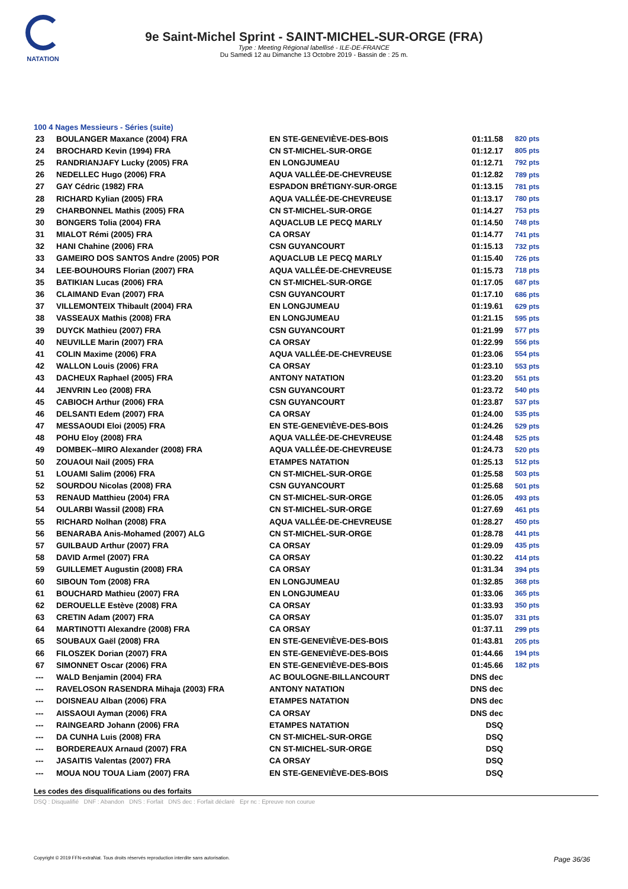NATATION
9e Saint-Michel Sprint - SAINT-MICHEL-SUR-ORGE (FRA)
Type : Meeting Régional labellisé - ILE-DE-FRANCE
Du Samedi 12 au Dimanche 13 Octobre 2019 - Bassin de : 25 m.
100 4 Nages Messieurs - Séries (suite)
| 23 | BOULANGER Maxance (2004) FRA | EN STE-GENEVIÈVE-DES-BOIS | 01:11.58 | 820 pts |
| 24 | BROCHARD Kevin (1994) FRA | CN ST-MICHEL-SUR-ORGE | 01:12.17 | 805 pts |
| 25 | RANDRIANJAFY Lucky (2005) FRA | EN LONGJUMEAU | 01:12.71 | 792 pts |
| 26 | NEDELLEC Hugo (2006) FRA | AQUA VALLÉE-DE-CHEVREUSE | 01:12.82 | 789 pts |
| 27 | GAY Cédric (1982) FRA | ESPADON BRÉTIGNY-SUR-ORGE | 01:13.15 | 781 pts |
| 28 | RICHARD Kylian (2005) FRA | AQUA VALLÉE-DE-CHEVREUSE | 01:13.17 | 780 pts |
| 29 | CHARBONNEL Mathis (2005) FRA | CN ST-MICHEL-SUR-ORGE | 01:14.27 | 753 pts |
| 30 | BONGERS Tolia (2004) FRA | AQUACLUB LE PECQ MARLY | 01:14.50 | 748 pts |
| 31 | MIALOT Rémi (2005) FRA | CA ORSAY | 01:14.77 | 741 pts |
| 32 | HANI Chahine (2006) FRA | CSN GUYANCOURT | 01:15.13 | 732 pts |
| 33 | GAMEIRO DOS SANTOS Andre (2005) POR | AQUACLUB LE PECQ MARLY | 01:15.40 | 726 pts |
| 34 | LEE-BOUHOURS Florian (2007) FRA | AQUA VALLÉE-DE-CHEVREUSE | 01:15.73 | 718 pts |
| 35 | BATIKIAN Lucas (2006) FRA | CN ST-MICHEL-SUR-ORGE | 01:17.05 | 687 pts |
| 36 | CLAIMAND Evan (2007) FRA | CSN GUYANCOURT | 01:17.10 | 686 pts |
| 37 | VILLEMONTEIX Thibault (2004) FRA | EN LONGJUMEAU | 01:19.61 | 629 pts |
| 38 | VASSEAUX Mathis (2008) FRA | EN LONGJUMEAU | 01:21.15 | 595 pts |
| 39 | DUYCK Mathieu (2007) FRA | CSN GUYANCOURT | 01:21.99 | 577 pts |
| 40 | NEUVILLE Marin (2007) FRA | CA ORSAY | 01:22.99 | 556 pts |
| 41 | COLIN Maxime (2006) FRA | AQUA VALLÉE-DE-CHEVREUSE | 01:23.06 | 554 pts |
| 42 | WALLON Louis (2006) FRA | CA ORSAY | 01:23.10 | 553 pts |
| 43 | DACHEUX Raphael (2005) FRA | ANTONY NATATION | 01:23.20 | 551 pts |
| 44 | JENVRIN Leo (2008) FRA | CSN GUYANCOURT | 01:23.72 | 540 pts |
| 45 | CABIOCH Arthur (2006) FRA | CSN GUYANCOURT | 01:23.87 | 537 pts |
| 46 | DELSANTI Edem (2007) FRA | CA ORSAY | 01:24.00 | 535 pts |
| 47 | MESSAOUDI Eloi (2005) FRA | EN STE-GENEVIÈVE-DES-BOIS | 01:24.26 | 529 pts |
| 48 | POHU Eloy (2008) FRA | AQUA VALLÉE-DE-CHEVREUSE | 01:24.48 | 525 pts |
| 49 | DOMBEK--MIRO Alexander (2008) FRA | AQUA VALLÉE-DE-CHEVREUSE | 01:24.73 | 520 pts |
| 50 | ZOUAOUI Nail (2005) FRA | ETAMPES NATATION | 01:25.13 | 512 pts |
| 51 | LOUAMI Salim (2006) FRA | CN ST-MICHEL-SUR-ORGE | 01:25.58 | 503 pts |
| 52 | SOURDOU Nicolas (2008) FRA | CSN GUYANCOURT | 01:25.68 | 501 pts |
| 53 | RENAUD Matthieu (2004) FRA | CN ST-MICHEL-SUR-ORGE | 01:26.05 | 493 pts |
| 54 | OULARBI Wassil (2008) FRA | CN ST-MICHEL-SUR-ORGE | 01:27.69 | 461 pts |
| 55 | RICHARD Nolhan (2008) FRA | AQUA VALLÉE-DE-CHEVREUSE | 01:28.27 | 450 pts |
| 56 | BENARABA Anis-Mohamed (2007) ALG | CN ST-MICHEL-SUR-ORGE | 01:28.78 | 441 pts |
| 57 | GUILBAUD Arthur (2007) FRA | CA ORSAY | 01:29.09 | 435 pts |
| 58 | DAVID Armel (2007) FRA | CA ORSAY | 01:30.22 | 414 pts |
| 59 | GUILLEMET Augustin (2008) FRA | CA ORSAY | 01:31.34 | 394 pts |
| 60 | SIBOUN Tom (2008) FRA | EN LONGJUMEAU | 01:32.85 | 368 pts |
| 61 | BOUCHARD Mathieu (2007) FRA | EN LONGJUMEAU | 01:33.06 | 365 pts |
| 62 | DEROUELLE Estève (2008) FRA | CA ORSAY | 01:33.93 | 350 pts |
| 63 | CRETIN Adam (2007) FRA | CA ORSAY | 01:35.07 | 331 pts |
| 64 | MARTINOTTI Alexandre (2008) FRA | CA ORSAY | 01:37.11 | 299 pts |
| 65 | SOUBAUX Gaël (2008) FRA | EN STE-GENEVIÈVE-DES-BOIS | 01:43.81 | 205 pts |
| 66 | FILOSZEK Dorian (2007) FRA | EN STE-GENEVIÈVE-DES-BOIS | 01:44.66 | 194 pts |
| 67 | SIMONNET Oscar (2006) FRA | EN STE-GENEVIÈVE-DES-BOIS | 01:45.66 | 182 pts |
| --- | WALD Benjamin (2004) FRA | AC BOULOGNE-BILLANCOURT | DNS dec | |
| --- | RAVELOSON RASENDRA Mihaja (2003) FRA | ANTONY NATATION | DNS dec | |
| --- | DOISNEAU Alban (2006) FRA | ETAMPES NATATION | DNS dec | |
| --- | AISSAOUI Ayman (2006) FRA | CA ORSAY | DNS dec | |
| --- | RAINGEARD Johann (2006) FRA | ETAMPES NATATION | DSQ | |
| --- | DA CUNHA Luis (2008) FRA | CN ST-MICHEL-SUR-ORGE | DSQ | |
| --- | BORDEREAUX Arnaud (2007) FRA | CN ST-MICHEL-SUR-ORGE | DSQ | |
| --- | JASAITIS Valentas (2007) FRA | CA ORSAY | DSQ | |
| --- | MOUA NOU TOUA Liam (2007) FRA | EN STE-GENEVIÈVE-DES-BOIS | DSQ | |
Les codes des disqualifications ou des forfaits
DSQ : Disqualifié DNF : Abandon DNS : Forfait DNS dec : Forfait déclaré Epr nc : Epreuve non courue
Copyright © 2019 FFN-extraNat. Tous droits réservés reproduction interdite sans autorisation. Page 36/36